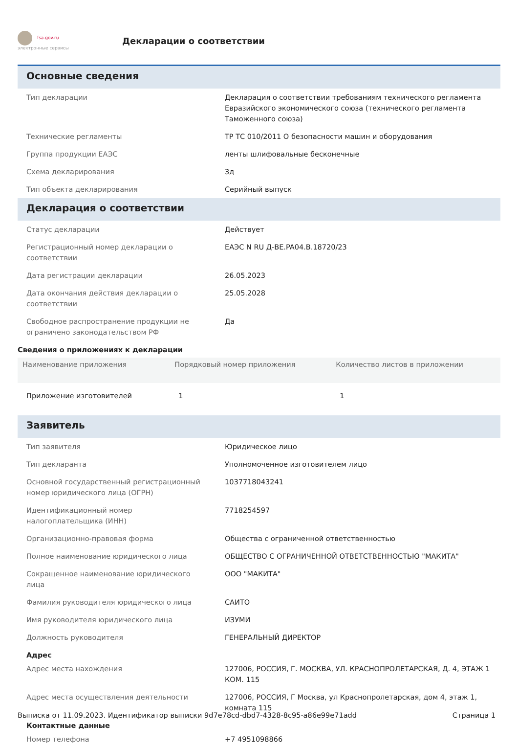fsa.gov.ru
электронные сервисы
Декларации о соответствии
Основные сведения
| Тип декларации | Декларация о соответствии требованиям технического регламента Евразийского экономического союза (технического регламента Таможенного союза) |
| Технические регламенты | ТР ТС 010/2011 О безопасности машин и оборудования |
| Группа продукции ЕАЭС | ленты шлифовальные бесконечные |
| Схема декларирования | 3д |
| Тип объекта декларирования | Серийный выпуск |
Декларация о соответствии
| Статус декларации | Действует |
| Регистрационный номер декларации о соответствии | ЕАЭС N RU Д-BE.PA04.B.18720/23 |
| Дата регистрации декларации | 26.05.2023 |
| Дата окончания действия декларации о соответствии | 25.05.2028 |
| Свободное распространение продукции не ограничено законодательством РФ | Да |
Сведения о приложениях к декларации
| Наименование приложения | Порядковый номер приложения | Количество листов в приложении |
| --- | --- | --- |
| Приложение изготовителей | 1 | 1 |
Заявитель
| Тип заявителя | Юридическое лицо |
| Тип декларанта | Уполномоченное изготовителем лицо |
| Основной государственный регистрационный номер юридического лица (ОГРН) | 1037718043241 |
| Идентификационный номер налогоплательщика (ИНН) | 7718254597 |
| Организационно-правовая форма | Общества с ограниченной ответственностью |
| Полное наименование юридического лица | ОБЩЕСТВО С ОГРАНИЧЕННОЙ ОТВЕТСТВЕННОСТЬЮ "МАКИТА" |
| Сокращенное наименование юридического лица | ООО "МАКИТА" |
| Фамилия руководителя юридического лица | САИТО |
| Имя руководителя юридического лица | ИЗУМИ |
| Должность руководителя | ГЕНЕРАЛЬНЫЙ ДИРЕКТОР |
Адрес
| Адрес места нахождения | 127006, РОССИЯ, Г. МОСКВА, УЛ. КРАСНОПРОЛЕТАРСКАЯ, Д. 4, ЭТАЖ 1 КОМ. 115 |
| Адрес места осуществления деятельности | 127006, РОССИЯ, Г Москва, ул Краснопролетарская, дом 4, этаж 1, комната 115 |
Контактные данные
| Номер телефона | +7 4951098866 |
Выписка от 11.09.2023. Идентификатор выписки 9d7e78cd-dbd7-4328-8c95-a86e99e71add Страница 1